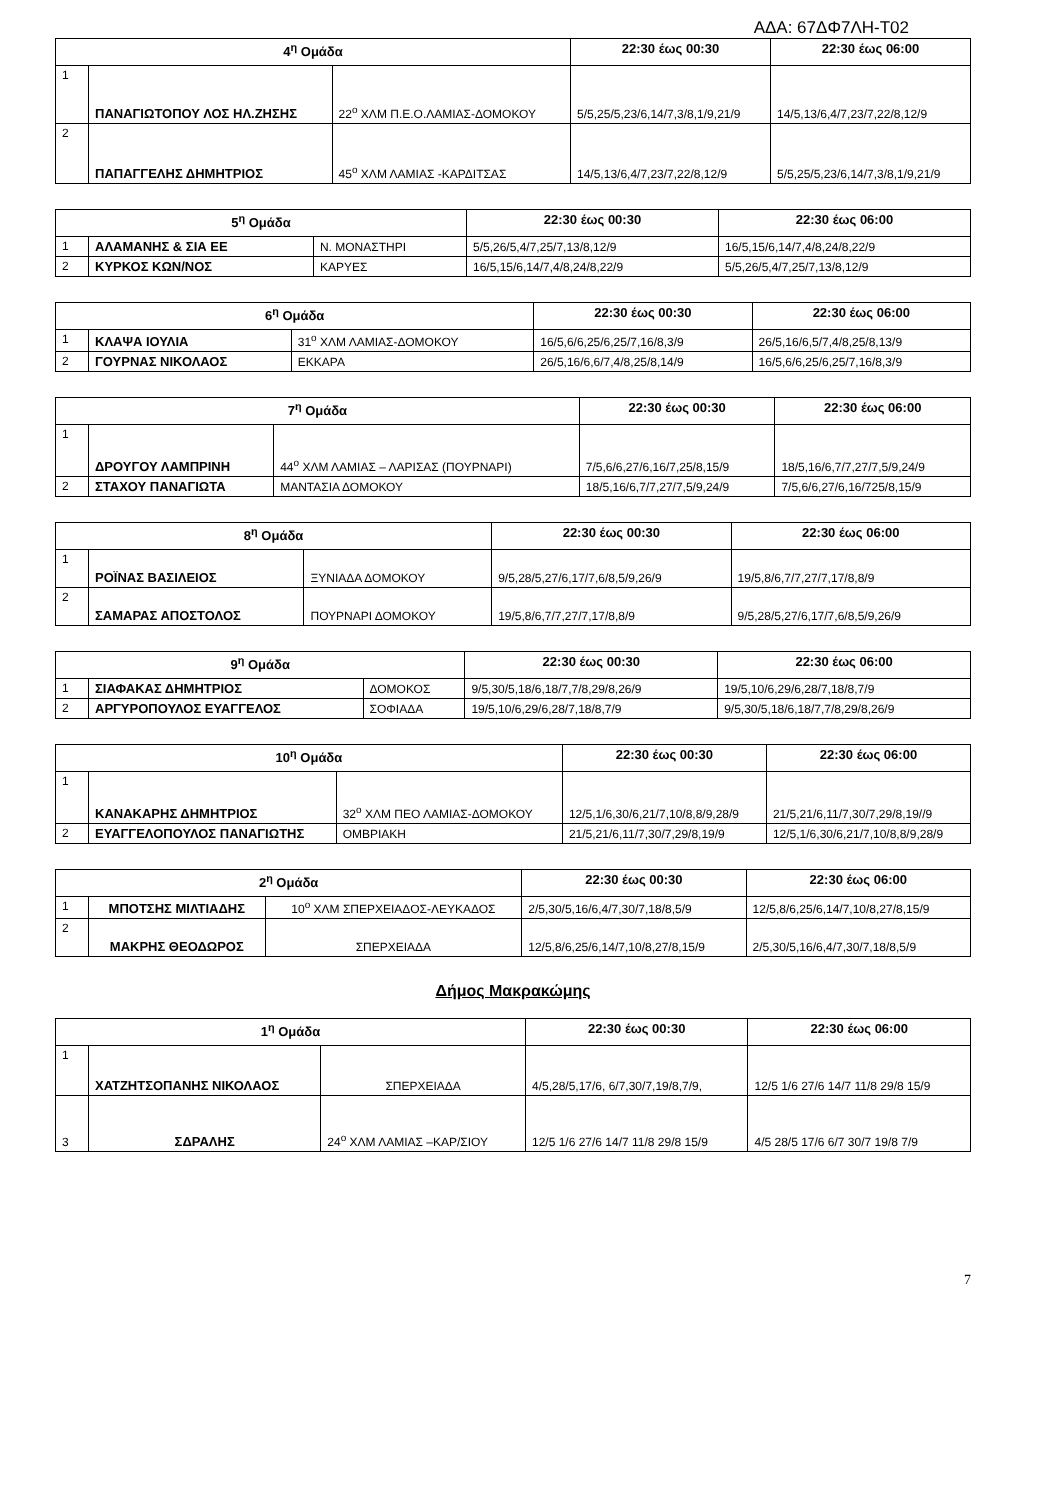ΑΔΑ: 67ΔΦ7ΛΗ-Τ02
| 4<sup>η</sup> Ομάδα | | | 22:30 έως 00:30 | 22:30 έως 06:00 |
| --- | --- | --- | --- | --- |
| 1 | ΠΑΝΑΓΙΩΤΟΠΟΥ ΛΟΣ ΗΛ.ΖΗΣΗΣ | 22<sup>ο</sup> ΧΛΜ Π.Ε.Ο.ΛΑΜΙΑΣ-ΔΟΜΟΚΟΥ | 5/5,25/5,23/6,14/7,3/8,1/9,21/9 | 14/5,13/6,4/7,23/7,22/8,12/9 |
| 2 | ΠΑΠΑΓΓΕΛΗΣ ΔΗΜΗΤΡΙΟΣ | 45<sup>ο</sup> ΧΛΜ ΛΑΜΙΑΣ -ΚΑΡΔΙΤΣΑΣ | 14/5,13/6,4/7,23/7,22/8,12/9 | 5/5,25/5,23/6,14/7,3/8,1/9,21/9 |
| 5<sup>η</sup> Ομάδα | | | 22:30 έως 00:30 | 22:30 έως 06:00 |
| --- | --- | --- | --- | --- |
| 1 | ΑΛΑΜΑΝΗΣ & ΣΙΑ ΕΕ | Ν. ΜΟΝΑΣΤΗΡΙ | 5/5,26/5,4/7,25/7,13/8,12/9 | 16/5,15/6,14/7,4/8,24/8,22/9 |
| 2 | ΚΥΡΚΟΣ ΚΩΝ/ΝΟΣ | ΚΑΡΥΕΣ | 16/5,15/6,14/7,4/8,24/8,22/9 | 5/5,26/5,4/7,25/7,13/8,12/9 |
| 6<sup>η</sup> Ομάδα | | | 22:30 έως 00:30 | 22:30 έως 06:00 |
| --- | --- | --- | --- | --- |
| 1 | ΚΛΑΨΑ ΙΟΥΛΙΑ | 31<sup>ο</sup> ΧΛΜ ΛΑΜΙΑΣ-ΔΟΜΟΚΟΥ | 16/5,6/6,25/6,25/7,16/8,3/9 | 26/5,16/6,5/7,4/8,25/8,13/9 |
| 2 | ΓΟΥΡΝΑΣ ΝΙΚΟΛΑΟΣ | ΕΚΚΑΡΑ | 26/5,16/6,6/7,4/8,25/8,14/9 | 16/5,6/6,25/6,25/7,16/8,3/9 |
| 7<sup>η</sup> Ομάδα | | | 22:30 έως 00:30 | 22:30 έως 06:00 |
| --- | --- | --- | --- | --- |
| 1 | ΔΡΟΥΓΟΥ ΛΑΜΠΡΙΝΗ | 44<sup>ο</sup> ΧΛΜ ΛΑΜΙΑΣ – ΛΑΡΙΣΑΣ (ΠΟΥΡΝΑΡΙ) | 7/5,6/6,27/6,16/7,25/8,15/9 | 18/5,16/6,7/7,27/7,5/9,24/9 |
| 2 | ΣΤΑΧΟΥ ΠΑΝΑΓΙΩΤΑ | ΜΑΝΤΑΣΙΑ ΔΟΜΟΚΟΥ | 18/5,16/6,7/7,27/7,5/9,24/9 | 7/5,6/6,27/6,16/725/8,15/9 |
| 8<sup>η</sup> Ομάδα | | | 22:30 έως 00:30 | 22:30 έως 06:00 |
| --- | --- | --- | --- | --- |
| 1 | ΡΟΪΝΑΣ ΒΑΣΙΛΕΙΟΣ | ΞΥΝΙΑΔΑ ΔΟΜΟΚΟΥ | 9/5,28/5,27/6,17/7,6/8,5/9,26/9 | 19/5,8/6,7/7,27/7,17/8,8/9 |
| 2 | ΣΑΜΑΡΑΣ ΑΠΟΣΤΟΛΟΣ | ΠΟΥΡΝΑΡΙ ΔΟΜΟΚΟΥ | 19/5,8/6,7/7,27/7,17/8,8/9 | 9/5,28/5,27/6,17/7,6/8,5/9,26/9 |
| 9<sup>η</sup> Ομάδα | | | 22:30 έως 00:30 | 22:30 έως 06:00 |
| --- | --- | --- | --- | --- |
| 1 | ΣΙΑΦΑΚΑΣ ΔΗΜΗΤΡΙΟΣ | ΔΟΜΟΚΟΣ | 9/5,30/5,18/6,18/7,7/8,29/8,26/9 | 19/5,10/6,29/6,28/7,18/8,7/9 |
| 2 | ΑΡΓΥΡΟΠΟΥΛΟΣ ΕΥΑΓΓΕΛΟΣ | ΣΟΦΙΑΔΑ | 19/5,10/6,29/6,28/7,18/8,7/9 | 9/5,30/5,18/6,18/7,7/8,29/8,26/9 |
| 10<sup>η</sup> Ομάδα | | | 22:30 έως 00:30 | 22:30 έως 06:00 |
| --- | --- | --- | --- | --- |
| 1 | ΚΑΝΑΚΑΡΗΣ ΔΗΜΗΤΡΙΟΣ | 32<sup>ο</sup> ΧΛΜ ΠΕΟ ΛΑΜΙΑΣ-ΔΟΜΟΚΟΥ | 12/5,1/6,30/6,21/7,10/8,8/9,28/9 | 21/5,21/6,11/7,30/7,29/8,19//9 |
| 2 | ΕΥΑΓΓΕΛΟΠΟΥΛΟΣ ΠΑΝΑΓΙΩΤΗΣ | ΟΜΒΡΙΑΚΗ | 21/5,21/6,11/7,30/7,29/8,19/9 | 12/5,1/6,30/6,21/7,10/8,8/9,28/9 |
| 2<sup>η</sup> Ομάδα | | | 22:30 έως 00:30 | 22:30 έως 06:00 |
| --- | --- | --- | --- | --- |
| 1 | ΜΠΟΤΣΗΣ ΜΙΛΤΙΑΔΗΣ | 10<sup>ο</sup> ΧΛΜ ΣΠΕΡΧΕΙΑΔΟΣ-ΛΕΥΚΑΔΟΣ | 2/5,30/5,16/6,4/7,30/7,18/8,5/9 | 12/5,8/6,25/6,14/7,10/8,27/8,15/9 |
| 2 | ΜΑΚΡΗΣ ΘΕΟΔΩΡΟΣ | ΣΠΕΡΧΕΙΑΔΑ | 12/5,8/6,25/6,14/7,10/8,27/8,15/9 | 2/5,30/5,16/6,4/7,30/7,18/8,5/9 |
Δήμος Μακρακώμης
| 1<sup>η</sup> Ομάδα | | | 22:30 έως 00:30 | 22:30 έως 06:00 |
| --- | --- | --- | --- | --- |
| 1 | ΧΑΤΖΗΤΣΟΠΑΝΗΣ ΝΙΚΟΛΑΟΣ | ΣΠΕΡΧΕΙΑΔΑ | 4/5,28/5,17/6, 6/7,30/7,19/8,7/9, | 12/5 1/6 27/6 14/7 11/8 29/8 15/9 |
| 3 | ΣΔΡΑΛΗΣ | 24<sup>ο</sup> ΧΛΜ ΛΑΜΙΑΣ –ΚΑΡ/ΣΙΟΥ | 12/5 1/6 27/6 14/7 11/8 29/8 15/9 | 4/5 28/5 17/6 6/7 30/7 19/8 7/9 |
7